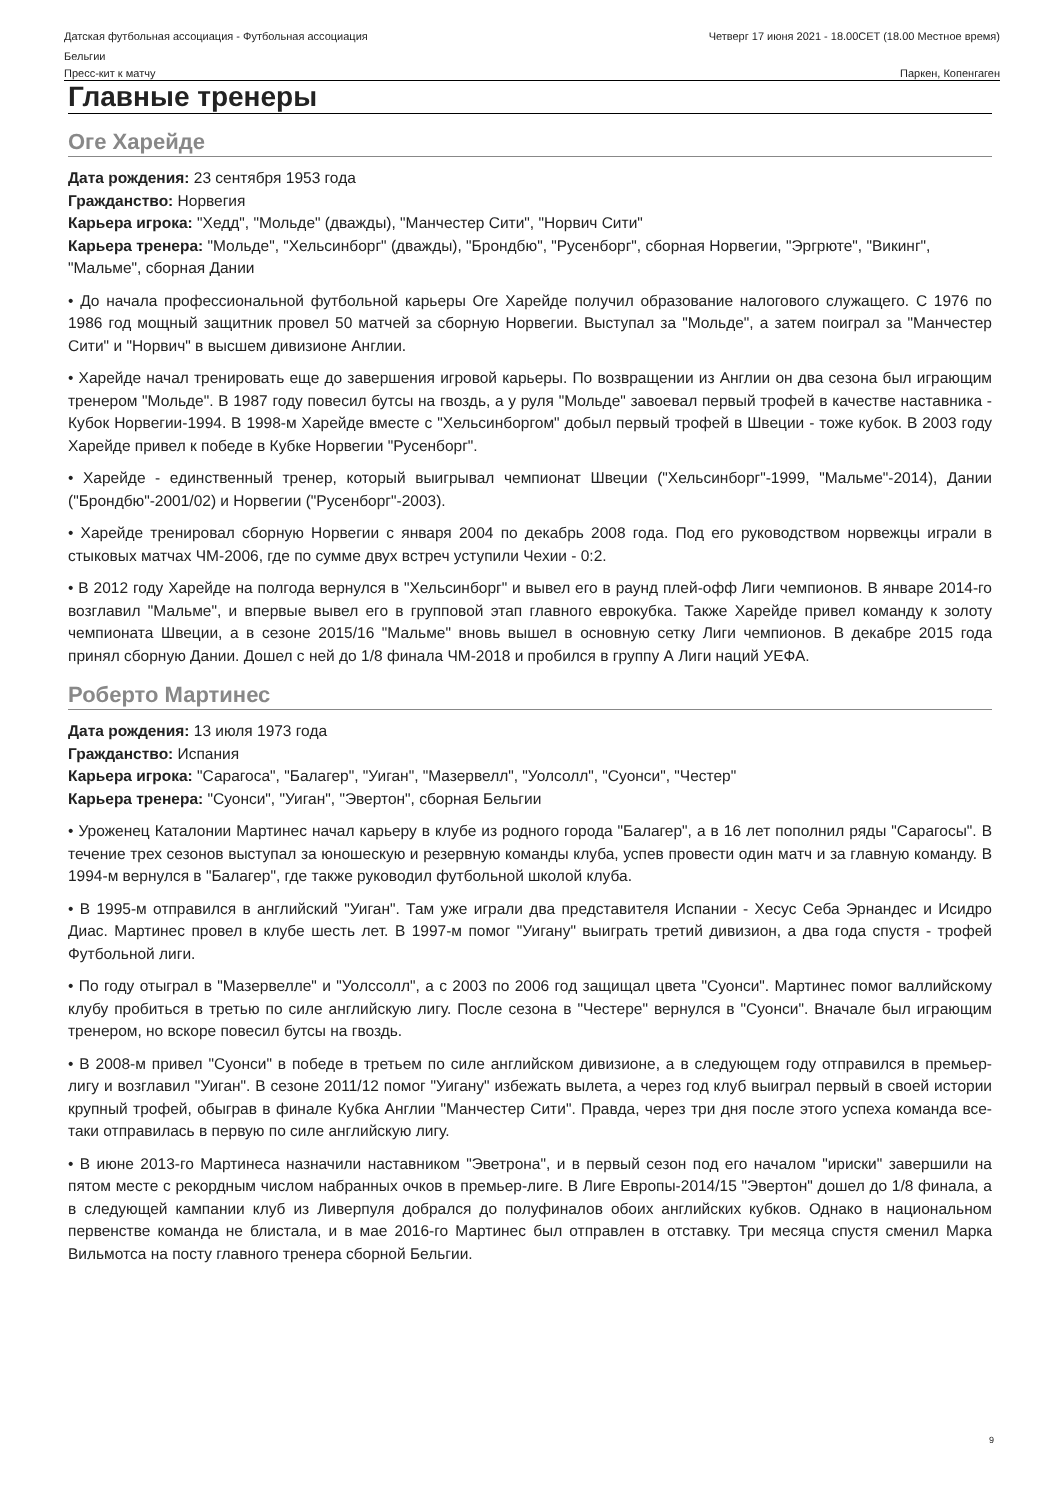Датская футбольная ассоциация - Футбольная ассоциация
Бельгии
Четверг 17 июня 2021 - 18.00CET (18.00 Местное время)
Пресс-кит к матчу Паркен, Копенгаген
Главные тренеры
Оге Харейде
Дата рождения: 23 сентября 1953 года
Гражданство: Норвегия
Карьера игрока: "Хедд", "Мольде" (дважды), "Манчестер Сити", "Норвич Сити"
Карьера тренера: "Мольде", "Хельсинборг" (дважды), "Брондбю", "Русенборг", сборная Норвегии, "Эргрюте", "Викинг", "Мальме", сборная Дании
• До начала профессиональной футбольной карьеры Оге Харейде получил образование налогового служащего. С 1976 по 1986 год мощный защитник провел 50 матчей за сборную Норвегии. Выступал за "Мольде", а затем поиграл за "Манчестер Сити" и "Норвич" в высшем дивизионе Англии.
• Харейде начал тренировать еще до завершения игровой карьеры. По возвращении из Англии он два сезона был играющим тренером "Мольде". В 1987 году повесил бутсы на гвоздь, а у руля "Мольде" завоевал первый трофей в качестве наставника - Кубок Норвегии-1994. В 1998-м Харейде вместе с "Хельсинборгом" добыл первый трофей в Швеции - тоже кубок. В 2003 году Харейде привел к победе в Кубке Норвегии "Русенборг".
• Харейде - единственный тренер, который выигрывал чемпионат Швеции ("Хельсинборг"-1999, "Мальме"-2014), Дании ("Брондбю"-2001/02) и Норвегии ("Русенборг"-2003).
• Харейде тренировал сборную Норвегии с января 2004 по декабрь 2008 года. Под его руководством норвежцы играли в стыковых матчах ЧМ-2006, где по сумме двух встреч уступили Чехии - 0:2.
• В 2012 году Харейде на полгода вернулся в "Хельсинборг" и вывел его в раунд плей-офф Лиги чемпионов. В январе 2014-го возглавил "Мальме", и впервые вывел его в групповой этап главного еврокубка. Также Харейде привел команду к золоту чемпионата Швеции, а в сезоне 2015/16 "Мальме" вновь вышел в основную сетку Лиги чемпионов. В декабре 2015 года принял сборную Дании. Дошел с ней до 1/8 финала ЧМ-2018 и пробился в группу А Лиги наций УЕФА.
Роберто Мартинес
Дата рождения: 13 июля 1973 года
Гражданство: Испания
Карьера игрока: "Сарагоса", "Балагер", "Уиган", "Мазервелл", "Уолсолл", "Суонси", "Честер"
Карьера тренера: "Суонси", "Уиган", "Эвертон", сборная Бельгии
• Уроженец Каталонии Мартинес начал карьеру в клубе из родного города "Балагер", а в 16 лет пополнил ряды "Сарагосы". В течение трех сезонов выступал за юношескую и резервную команды клуба, успев провести один матч и за главную команду. В 1994-м вернулся в "Балагер", где также руководил футбольной школой клуба.
• В 1995-м отправился в английский "Уиган". Там уже играли два представителя Испании - Хесус Себа Эрнандес и Исидро Диас. Мартинес провел в клубе шесть лет. В 1997-м помог "Уигану" выиграть третий дивизион, а два года спустя - трофей Футбольной лиги.
• По году отыграл в "Мазервелле" и "Уолссолл", а с 2003 по 2006 год защищал цвета "Суонси". Мартинес помог валлийскому клубу пробиться в третью по силе английскую лигу. После сезона в "Честере" вернулся в "Суонси". Вначале был играющим тренером, но вскоре повесил бутсы на гвоздь.
• В 2008-м привел "Суонси" в победе в третьем по силе английском дивизионе, а в следующем году отправился в премьер-лигу и возглавил "Уиган". В сезоне 2011/12 помог "Уигану" избежать вылета, а через год клуб выиграл первый в своей истории крупный трофей, обыграв в финале Кубка Англии "Манчестер Сити". Правда, через три дня после этого успеха команда все-таки отправилась в первую по силе английскую лигу.
• В июне 2013-го Мартинеса назначили наставником "Эветрона", и в первый сезон под его началом "ириски" завершили на пятом месте с рекордным числом набранных очков в премьер-лиге. В Лиге Европы-2014/15 "Эвертон" дошел до 1/8 финала, а в следующей кампании клуб из Ливерпуля добрался до полуфиналов обоих английских кубков. Однако в национальном первенстве команда не блистала, и в мае 2016-го Мартинес был отправлен в отставку. Три месяца спустя сменил Марка Вильмотса на посту главного тренера сборной Бельгии.
9